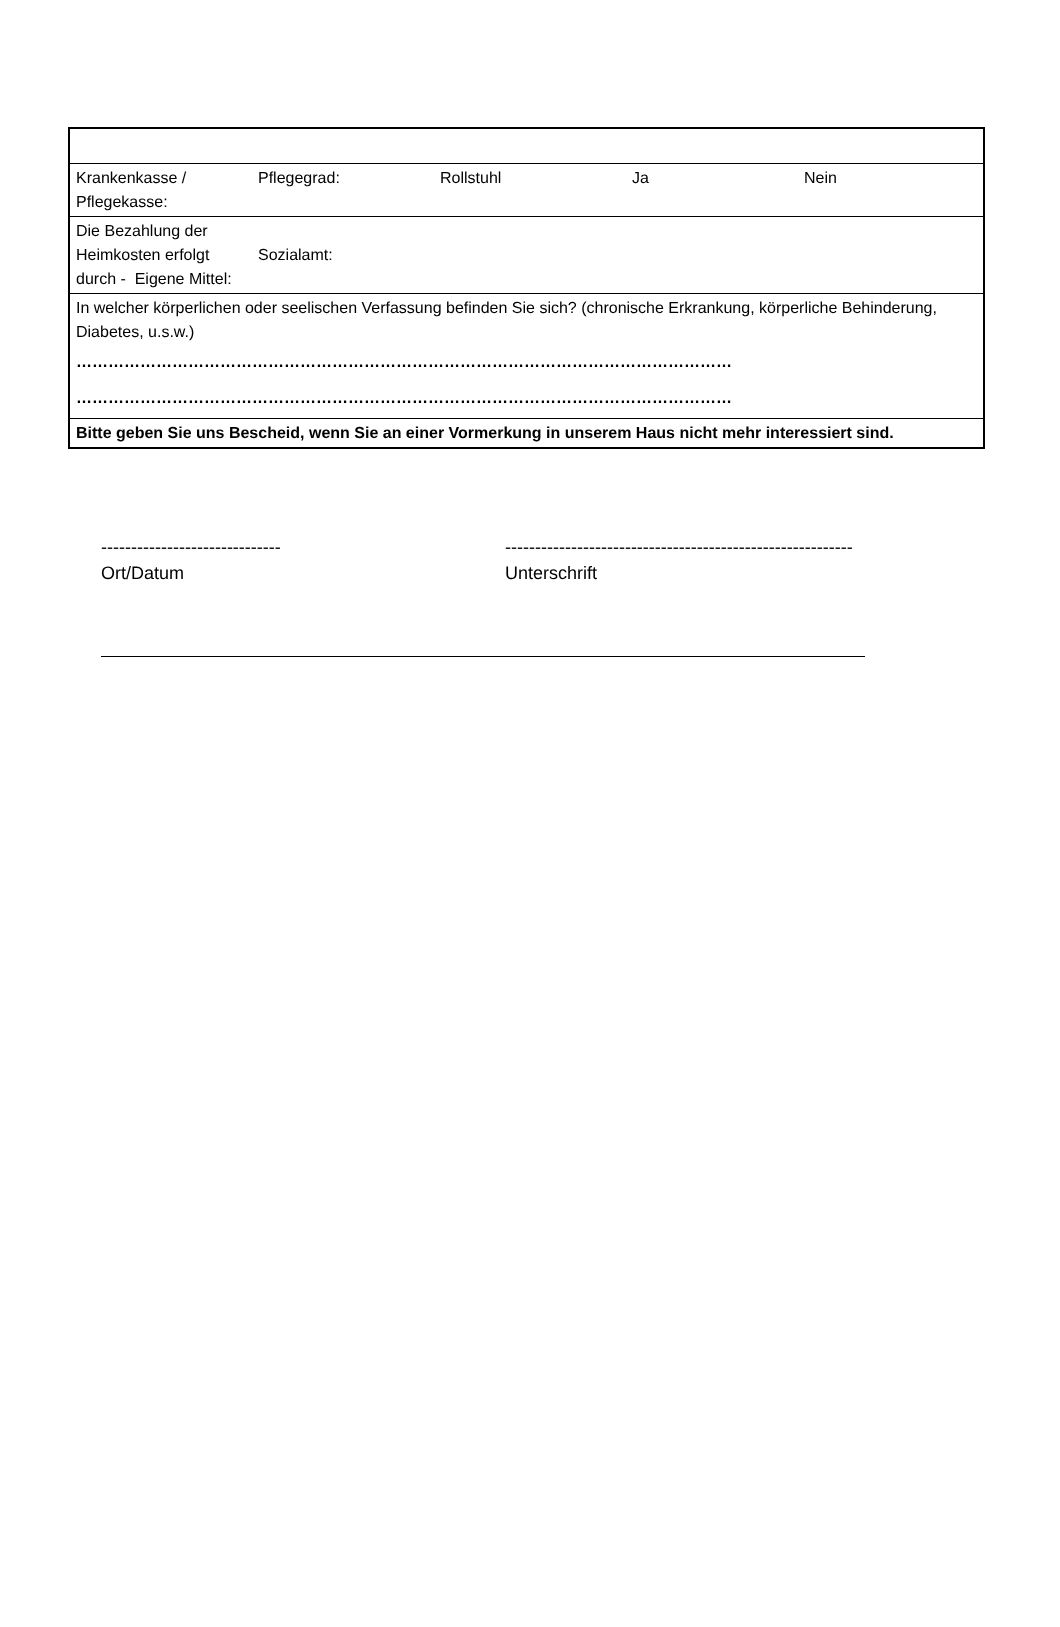| Krankenkasse / Pflegekasse: | Pflegegrad: | Rollstuhl | Ja | Nein |
| Die Bezahlung der Heimkosten erfolgt durch - Eigene Mittel: | Sozialamt: | | | |
| In welcher körperlichen oder seelischen Verfassung befinden Sie sich? (chronische Erkrankung, körperliche Behinderung, Diabetes, u.s.w.) …………………………………………………………………………………………………………… …………………………………………………………………………………………………………… | | | | |
| Bitte geben Sie uns Bescheid, wenn Sie an einer Vormerkung in unserem Haus nicht mehr interessiert sind. | | | | |
------------------------------
Ort/Datum
----------------------------------------------------------
Unterschrift